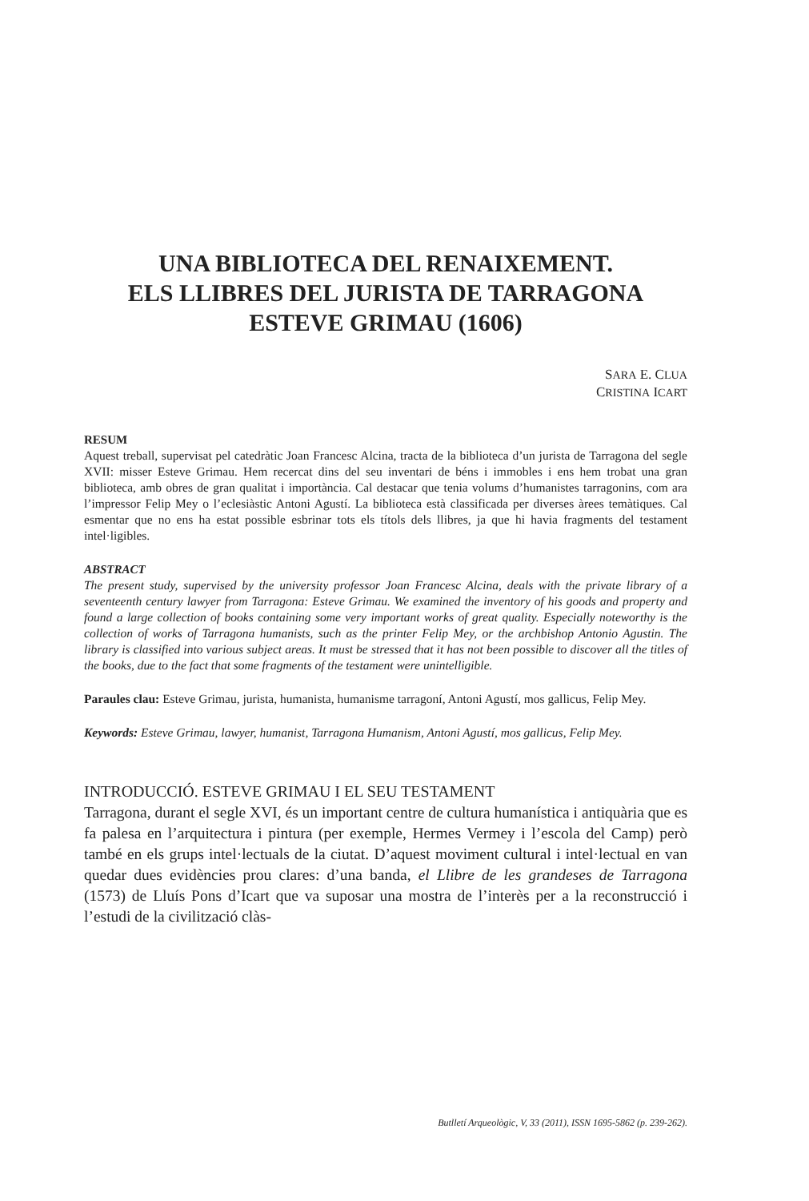UNA BIBLIOTECA DEL RENAIXEMENT.
ELS LLIBRES DEL JURISTA DE TARRAGONA
ESTEVE GRIMAU (1606)
SARA E. CLUA
CRISTINA ICART
RESUM
Aquest treball, supervisat pel catedràtic Joan Francesc Alcina, tracta de la biblioteca d’un jurista de Tarragona del segle XVII: misser Esteve Grimau. Hem recercat dins del seu inventari de béns i immobles i ens hem trobat una gran biblioteca, amb obres de gran qualitat i importància. Cal destacar que tenia volums d’humanistes tarragonins, com ara l’impressor Felip Mey o l’eclesiàstic Antoni Agustí. La biblioteca està classificada per diverses àrees temàtiques. Cal esmentar que no ens ha estat possible esbrinar tots els títols dels llibres, ja que hi havia fragments del testament intel·ligibles.
ABSTRACT
The present study, supervised by the university professor Joan Francesc Alcina, deals with the private library of a seventeenth century lawyer from Tarragona: Esteve Grimau. We examined the inventory of his goods and property and found a large collection of books containing some very important works of great quality. Especially noteworthy is the collection of works of Tarragona humanists, such as the printer Felip Mey, or the archbishop Antonio Agustin. The library is classified into various subject areas. It must be stressed that it has not been possible to discover all the titles of the books, due to the fact that some fragments of the testament were unintelligible.
Paraules clau: Esteve Grimau, jurista, humanista, humanisme tarragoní, Antoni Agustí, mos gallicus, Felip Mey.
Keywords: Esteve Grimau, lawyer, humanist, Tarragona Humanism, Antoni Agustí, mos gallicus, Felip Mey.
INTRODUCCIÓ. ESTEVE GRIMAU I EL SEU TESTAMENT
Tarragona, durant el segle XVI, és un important centre de cultura humanística i antiquària que es fa palesa en l’arquitectura i pintura (per exemple, Hermes Vermey i l’escola del Camp) però també en els grups intel·lectuals de la ciutat. D’aquest moviment cultural i intel·lectual en van quedar dues evidències prou clares: d’una banda, el Llibre de les grandeses de Tarragona (1573) de Lluís Pons d’Icart que va suposar una mostra de l’interès per a la reconstrucció i l’estudi de la civilització clàs-
Butlletí Arqueològic, V, 33 (2011), ISSN 1695-5862 (p. 239-262).